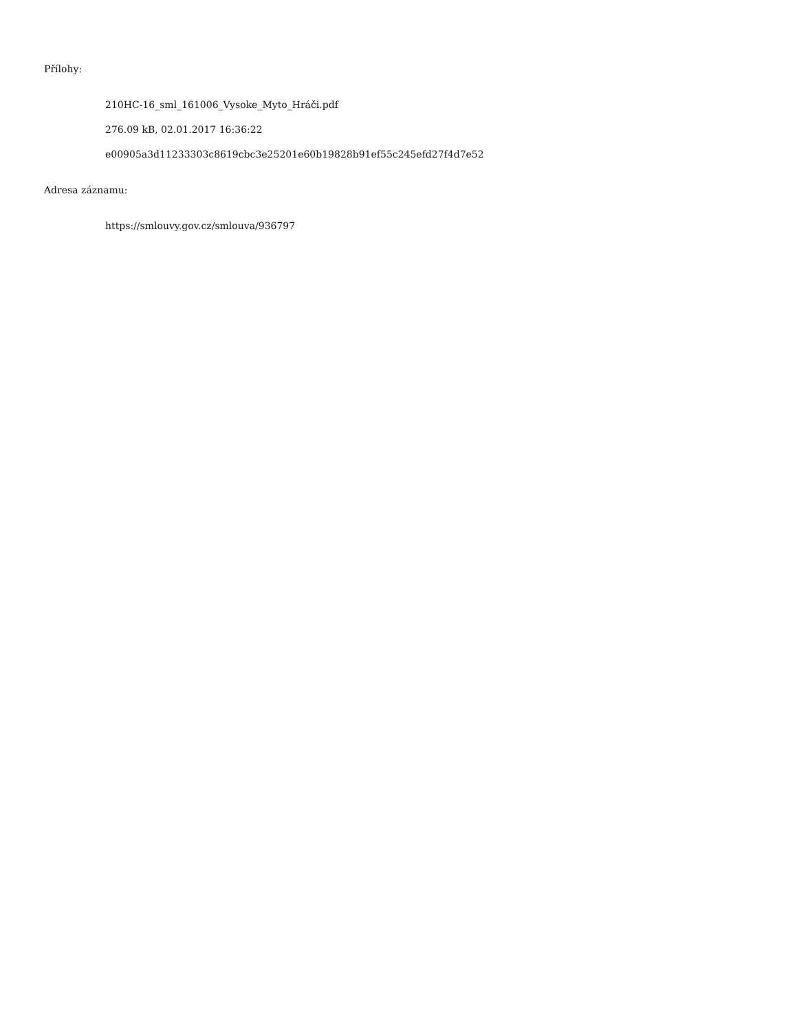Přílohy:
210HC-16_sml_161006_Vysoke_Myto_Hráči.pdf
276.09 kB, 02.01.2017 16:36:22
e00905a3d11233303c8619cbc3e25201e60b19828b91ef55c245efd27f4d7e52
Adresa záznamu:
https://smlouvy.gov.cz/smlouva/936797